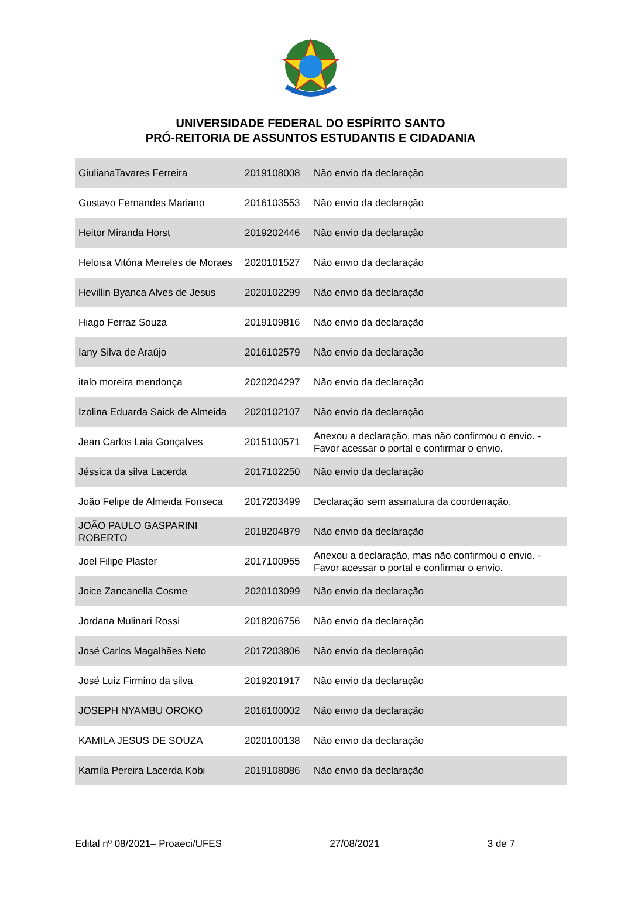UNIVERSIDADE FEDERAL DO ESPÍRITO SANTO
PRÓ-REITORIA DE ASSUNTOS ESTUDANTIS E CIDADANIA
| GiulianaTavares Ferreira | 2019108008 | Não envio da declaração |
| Gustavo Fernandes Mariano | 2016103553 | Não envio da declaração |
| Heitor Miranda Horst | 2019202446 | Não envio da declaração |
| Heloisa Vitória Meireles de Moraes | 2020101527 | Não envio da declaração |
| Hevillin Byanca Alves de Jesus | 2020102299 | Não envio da declaração |
| Hiago Ferraz Souza | 2019109816 | Não envio da declaração |
| Iany Silva de Araújo | 2016102579 | Não envio da declaração |
| italo moreira mendonça | 2020204297 | Não envio da declaração |
| Izolina Eduarda Saick de Almeida | 2020102107 | Não envio da declaração |
| Jean Carlos Laia Gonçalves | 2015100571 | Anexou a declaração, mas não confirmou o envio. - Favor acessar o portal e confirmar o envio. |
| Jéssica da silva Lacerda | 2017102250 | Não envio da declaração |
| João Felipe de Almeida Fonseca | 2017203499 | Declaração sem assinatura da coordenação. |
| JOÃO PAULO GASPARINI ROBERTO | 2018204879 | Não envio da declaração |
| Joel Filipe Plaster | 2017100955 | Anexou a declaração, mas não confirmou o envio. - Favor acessar o portal e confirmar o envio. |
| Joice Zancanella Cosme | 2020103099 | Não envio da declaração |
| Jordana Mulinari Rossi | 2018206756 | Não envio da declaração |
| José Carlos Magalhães Neto | 2017203806 | Não envio da declaração |
| José Luiz Firmino da silva | 2019201917 | Não envio da declaração |
| JOSEPH NYAMBU OROKO | 2016100002 | Não envio da declaração |
| KAMILA JESUS DE SOUZA | 2020100138 | Não envio da declaração |
| Kamila Pereira Lacerda Kobi | 2019108086 | Não envio da declaração |
Edital nº 08/2021– Proaeci/UFES 27/08/2021 3 de 7